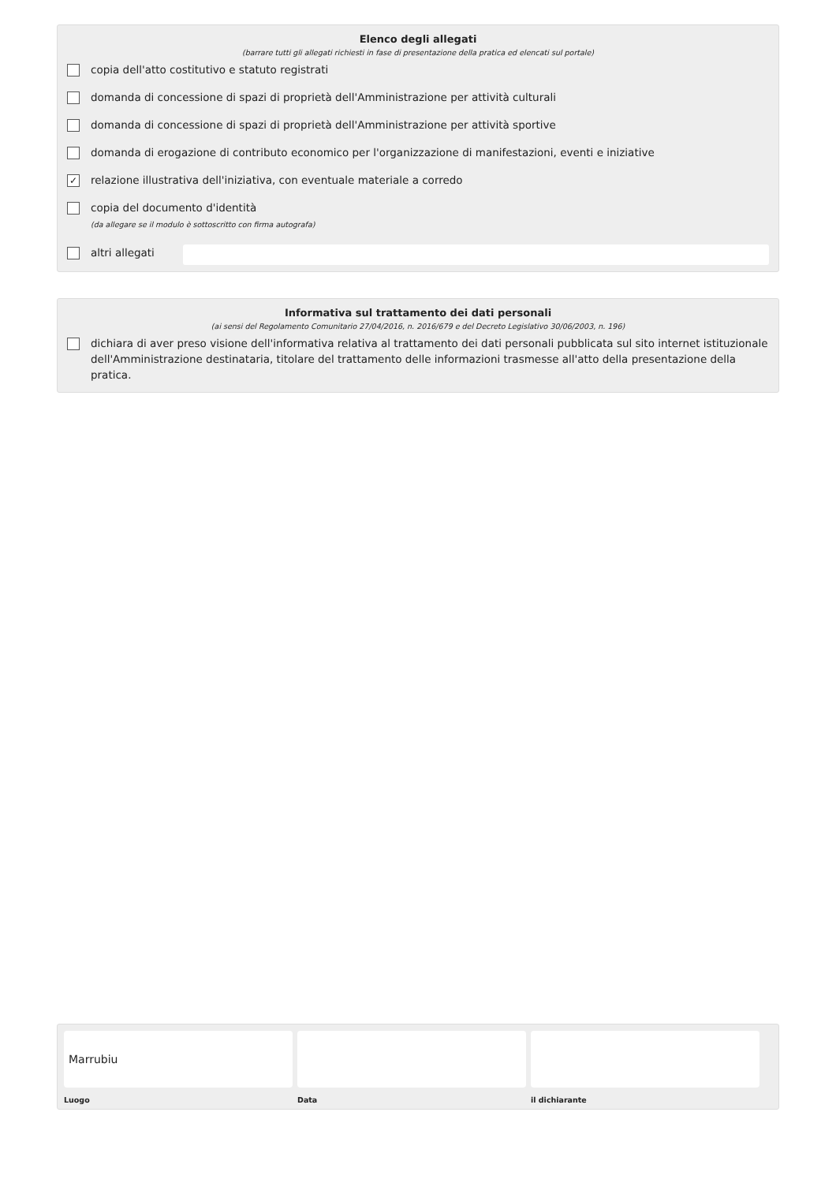Elenco degli allegati
(barrare tutti gli allegati richiesti in fase di presentazione della pratica ed elencati sul portale)
copia dell'atto costitutivo e statuto registrati
domanda di concessione di spazi di proprietà dell'Amministrazione per attività culturali
domanda di concessione di spazi di proprietà dell'Amministrazione per attività sportive
domanda di erogazione di contributo economico per l'organizzazione di manifestazioni, eventi e iniziative
✓ relazione illustrativa dell'iniziativa, con eventuale materiale a corredo
copia del documento d'identità
(da allegare se il modulo è sottoscritto con firma autografa)
altri allegati
Informativa sul trattamento dei dati personali
(ai sensi del Regolamento Comunitario 27/04/2016, n. 2016/679 e del Decreto Legislativo 30/06/2003, n. 196)
dichiara di aver preso visione dell'informativa relativa al trattamento dei dati personali pubblicata sul sito internet istituzionale dell'Amministrazione destinataria, titolare del trattamento delle informazioni trasmesse all'atto della presentazione della pratica.
Marrubiu
Luogo
Data il dichiarante